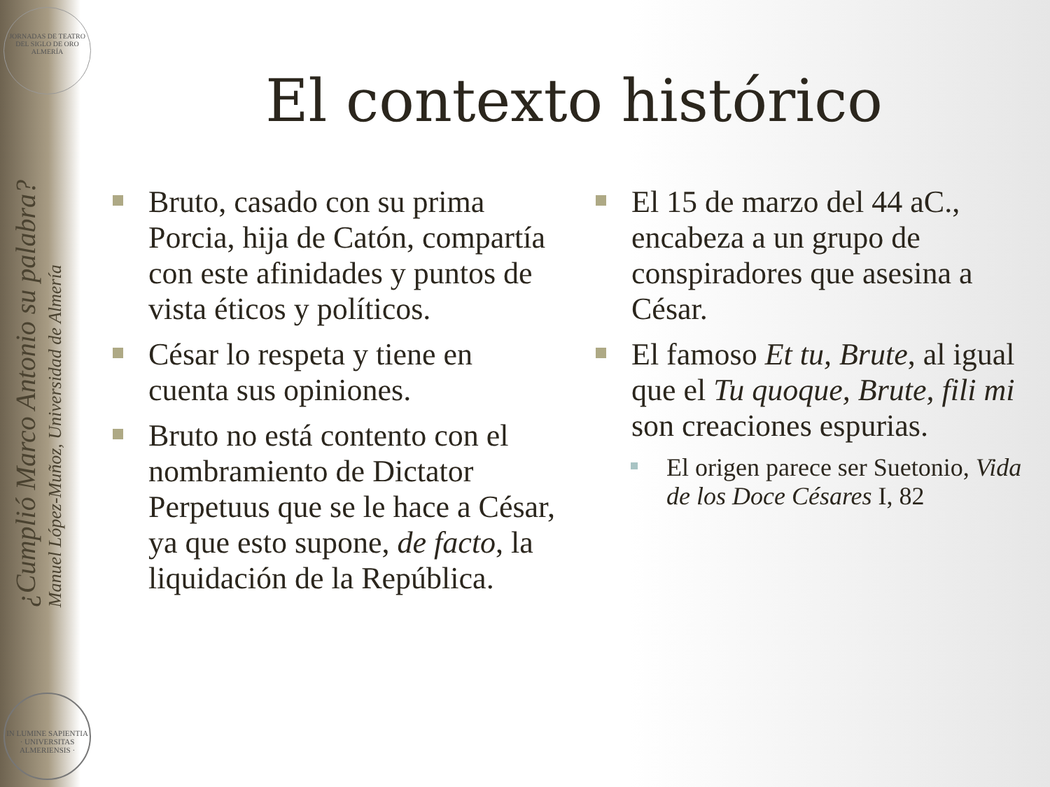JORNADAS DE TEATRO DEL SIGLO DE ORO ALMERÍA
¿Cumplió Marco Antonio su palabra?
Manuel López-Muñoz, Universidad de Almería
IN LUMINE SAPIENTIA · UNIVERSITAS ALMERIENSIS ·
El contexto histórico
Bruto, casado con su prima Porcia, hija de Catón, compartía con este afinidades y puntos de vista éticos y políticos.
César lo respeta y tiene en cuenta sus opiniones.
Bruto no está contento con el nombramiento de Dictator Perpetuus que se le hace a César, ya que esto supone, de facto, la liquidación de la República.
El 15 de marzo del 44 aC., encabeza a un grupo de conspiradores que asesina a César.
El famoso Et tu, Brute, al igual que el Tu quoque, Brute, fili mi son creaciones espurias.
El origen parece ser Suetonio, Vida de los Doce Césares I, 82